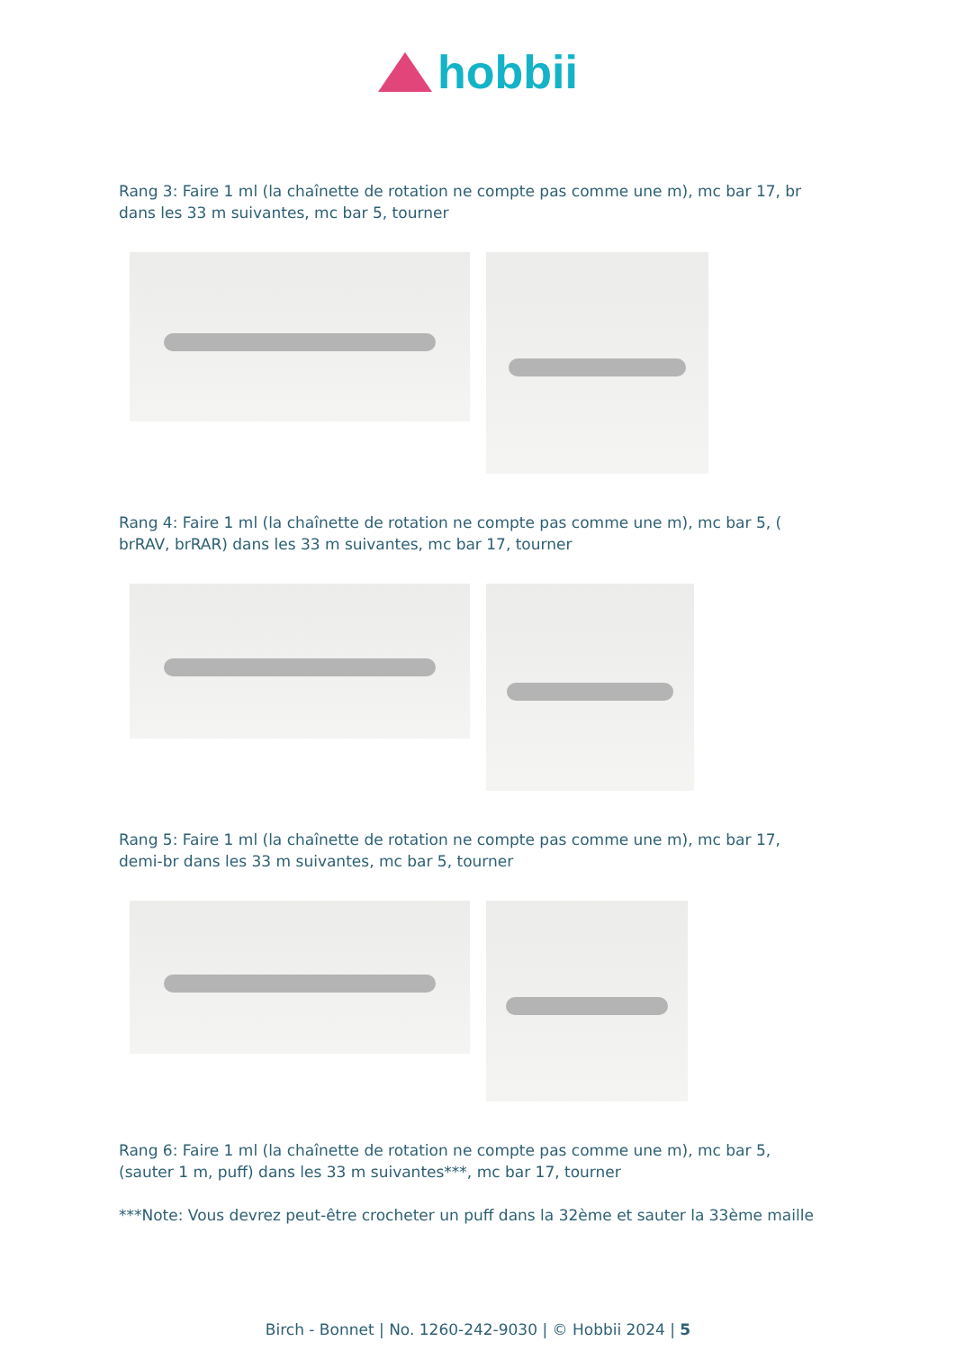hobbii
Rang 3: Faire 1 ml (la chaînette de rotation ne compte pas comme une m), mc bar 17, br dans les 33 m suivantes, mc bar 5, tourner
Rang 4: Faire 1 ml (la chaînette de rotation ne compte pas comme une m), mc bar 5, ( brRAV, brRAR) dans les 33 m suivantes, mc bar 17, tourner
Rang 5: Faire 1 ml (la chaînette de rotation ne compte pas comme une m), mc bar 17, demi-br dans les 33 m suivantes, mc bar 5, tourner
Rang 6: Faire 1 ml (la chaînette de rotation ne compte pas comme une m), mc bar 5, (sauter 1 m, puff) dans les 33 m suivantes***, mc bar 17, tourner
***Note: Vous devrez peut-être crocheter un puff dans la 32ème et sauter la 33ème maille
Birch - Bonnet | No. 1260-242-9030 | © Hobbii 2024 | 5